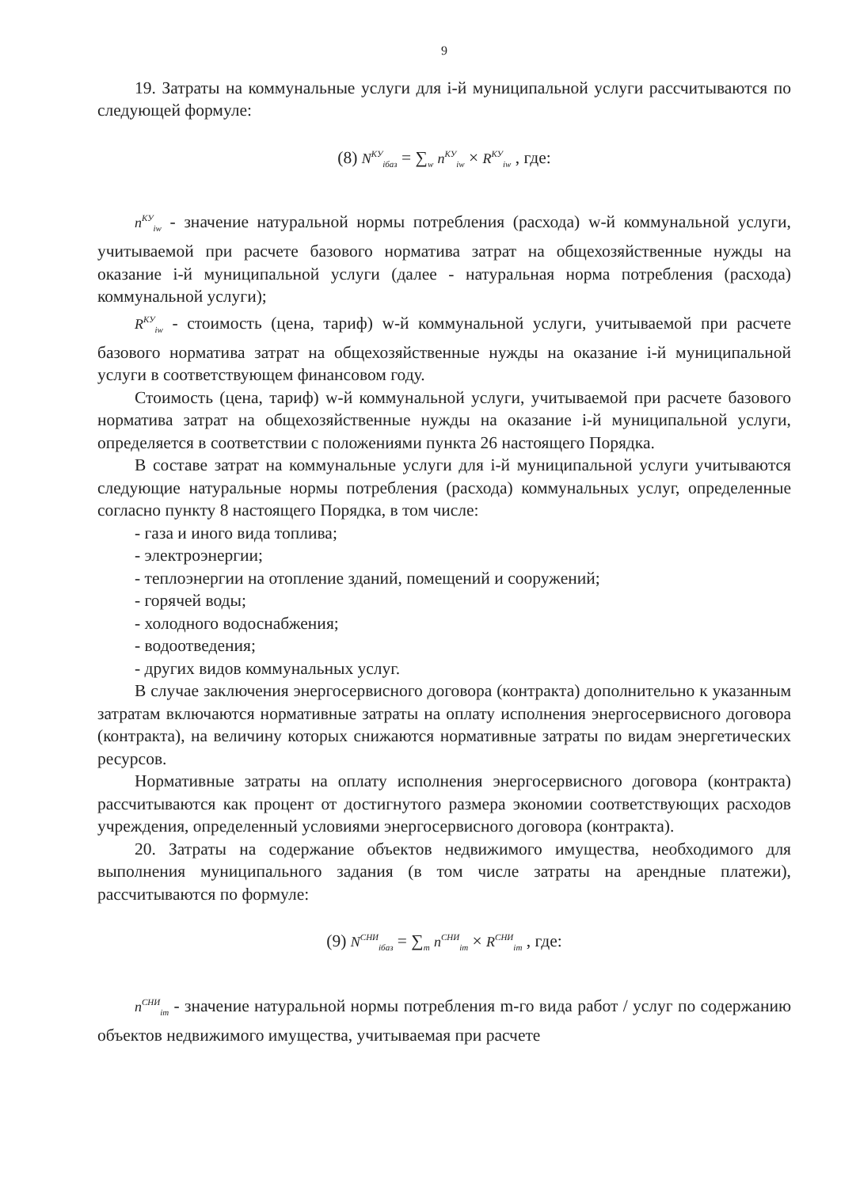9
19. Затраты на коммунальные услуги для i-й муниципальной услуги рассчитываются по следующей формуле:
(8) N<sup>КУ</sup><sub>iбаз</sub> = ∑<sub>w</sub> n<sup>КУ</sup><sub>iw</sub> × R<sup>КУ</sup><sub>iw</sub> , где:
n<sup>КУ</sup><sub>iw</sub> - значение натуральной нормы потребления (расхода) w-й коммунальной услуги, учитываемой при расчете базового норматива затрат на общехозяйственные нужды на оказание i-й муниципальной услуги (далее - натуральная норма потребления (расхода) коммунальной услуги);
R<sup>КУ</sup><sub>iw</sub> - стоимость (цена, тариф) w-й коммунальной услуги, учитываемой при расчете базового норматива затрат на общехозяйственные нужды на оказание i-й муниципальной услуги в соответствующем финансовом году.
Стоимость (цена, тариф) w-й коммунальной услуги, учитываемой при расчете базового норматива затрат на общехозяйственные нужды на оказание i-й муниципальной услуги, определяется в соответствии с положениями пункта 26 настоящего Порядка.
В составе затрат на коммунальные услуги для i-й муниципальной услуги учитываются следующие натуральные нормы потребления (расхода) коммунальных услуг, определенные согласно пункту 8 настоящего Порядка, в том числе:
- газа и иного вида топлива;
- электроэнергии;
- теплоэнергии на отопление зданий, помещений и сооружений;
- горячей воды;
- холодного водоснабжения;
- водоотведения;
- других видов коммунальных услуг.
В случае заключения энергосервисного договора (контракта) дополнительно к указанным затратам включаются нормативные затраты на оплату исполнения энергосервисного договора (контракта), на величину которых снижаются нормативные затраты по видам энергетических ресурсов.
Нормативные затраты на оплату исполнения энергосервисного договора (контракта) рассчитываются как процент от достигнутого размера экономии соответствующих расходов учреждения, определенный условиями энергосервисного договора (контракта).
20. Затраты на содержание объектов недвижимого имущества, необходимого для выполнения муниципального задания (в том числе затраты на арендные платежи), рассчитываются по формуле:
(9) N<sup>СНИ</sup><sub>iбаз</sub> = ∑<sub>m</sub> n<sup>СНИ</sup><sub>im</sub> × R<sup>СНИ</sup><sub>im</sub> , где:
n<sup>СНИ</sup><sub>im</sub> - значение натуральной нормы потребления m-го вида работ / услуг по содержанию объектов недвижимого имущества, учитываемая при расчете